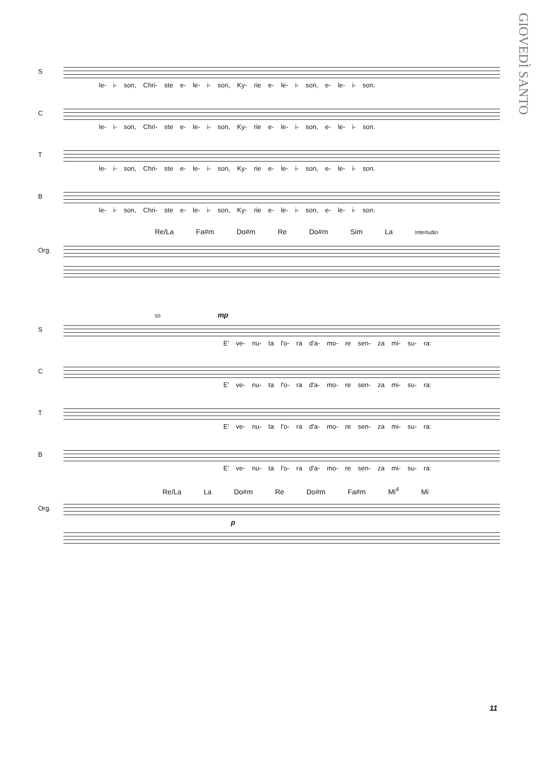GIOVEDÌ SANTO
S
le- i- son, Chri- ste e- le- i- son, Ky- rie e- le- i- son, e- le- i- son.
C
le- i- son, Chri- ste e- le- i- son, Ky- rie e- le- i- son, e- le- i- son.
T
le- i- son, Chri- ste e- le- i- son, Ky- rie e- le- i- son, e- le- i- son.
B
le- i- son, Chri- ste e- le- i- son, Ky- rie e- le- i- son, e- le- i- son.
Re/La Fa#m Do#m Re Do#m Sim La Interludio
Org.
50 mp
S
E' ve- nu- ta l'o- ra d'a- mo- re sen- za mi- su- ra:
C
E' ve- nu- ta l'o- ra d'a- mo- re sen- za mi- su- ra:
T
E' ve- nu- ta l'o- ra d'a- mo- re sen- za mi- su- ra:
B
E' ve- nu- ta l'o- ra d'a- mo- re sen- za mi- su- ra:
Re/La La Do#m Re Do#m Fa#m Mi<sup>4</sup> Mi
Org.
p
11